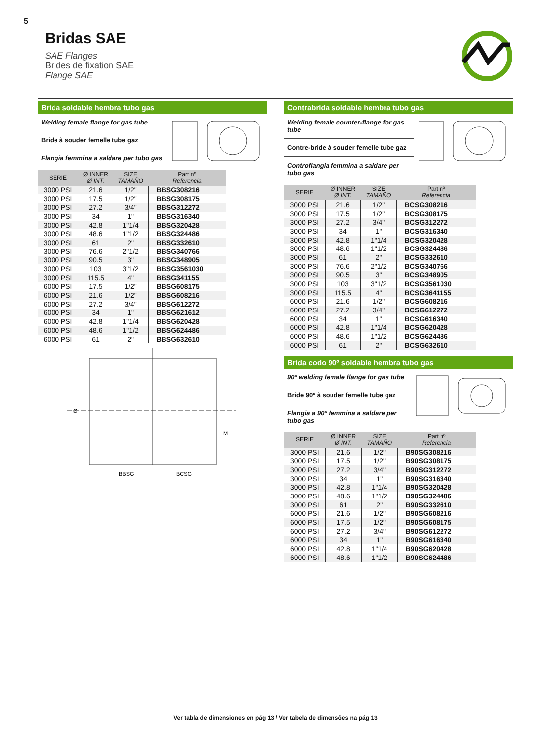5
Bridas SAE
SAE Flanges
Brides de fixation SAE
Flange SAE
Brida soldable hembra tubo gas
Welding female flange for gas tube
Bride à souder femelle tube gaz
Flangia femmina a saldare per tubo gas
| SERIE | Ø INNER Ø INT. | SIZE TAMAÑO | Part nº Referencia |
| --- | --- | --- | --- |
| 3000 PSI | 21.6 | 1/2" | BBSG308216 |
| 3000 PSI | 17.5 | 1/2" | BBSG308175 |
| 3000 PSI | 27.2 | 3/4" | BBSG312272 |
| 3000 PSI | 34 | 1" | BBSG316340 |
| 3000 PSI | 42.8 | 1"1/4 | BBSG320428 |
| 3000 PSI | 48.6 | 1"1/2 | BBSG324486 |
| 3000 PSI | 61 | 2" | BBSG332610 |
| 3000 PSI | 76.6 | 2"1/2 | BBSG340766 |
| 3000 PSI | 90.5 | 3" | BBSG348905 |
| 3000 PSI | 103 | 3"1/2 | BBSG3561030 |
| 3000 PSI | 115.5 | 4" | BBSG341155 |
| 6000 PSI | 17.5 | 1/2" | BBSG608175 |
| 6000 PSI | 21.6 | 1/2" | BBSG608216 |
| 6000 PSI | 27.2 | 3/4" | BBSG612272 |
| 6000 PSI | 34 | 1" | BBSG621612 |
| 6000 PSI | 42.8 | 1"1/4 | BBSG620428 |
| 6000 PSI | 48.6 | 1"1/2 | BBSG624486 |
| 6000 PSI | 61 | 2" | BBSG632610 |
Ø
M
BBSG
BCSG
Contrabrida soldable hembra tubo gas
Welding female counter-flange for gas tube
Contre-bride à souder femelle tube gaz
Controflangia femmina a saldare per tubo gas
| SERIE | Ø INNER Ø INT. | SIZE TAMAÑO | Part nº Referencia |
| --- | --- | --- | --- |
| 3000 PSI | 21.6 | 1/2" | BCSG308216 |
| 3000 PSI | 17.5 | 1/2" | BCSG308175 |
| 3000 PSI | 27.2 | 3/4" | BCSG312272 |
| 3000 PSI | 34 | 1" | BCSG316340 |
| 3000 PSI | 42.8 | 1"1/4 | BCSG320428 |
| 3000 PSI | 48.6 | 1"1/2 | BCSG324486 |
| 3000 PSI | 61 | 2" | BCSG332610 |
| 3000 PSI | 76.6 | 2"1/2 | BCSG340766 |
| 3000 PSI | 90.5 | 3" | BCSG348905 |
| 3000 PSI | 103 | 3"1/2 | BCSG3561030 |
| 3000 PSI | 115.5 | 4" | BCSG3641155 |
| 6000 PSI | 21.6 | 1/2" | BCSG608216 |
| 6000 PSI | 27.2 | 3/4" | BCSG612272 |
| 6000 PSI | 34 | 1" | BCSG616340 |
| 6000 PSI | 42.8 | 1"1/4 | BCSG620428 |
| 6000 PSI | 48.6 | 1"1/2 | BCSG624486 |
| 6000 PSI | 61 | 2" | BCSG632610 |
Brida codo 90º soldable hembra tubo gas
90º welding female flange for gas tube
Bride 90º à souder femelle tube gaz
Flangia a 90° femmina a saldare per tubo gas
| SERIE | Ø INNER Ø INT. | SIZE TAMAÑO | Part nº Referencia |
| --- | --- | --- | --- |
| 3000 PSI | 21.6 | 1/2" | B90SG308216 |
| 3000 PSI | 17.5 | 1/2" | B90SG308175 |
| 3000 PSI | 27.2 | 3/4" | B90SG312272 |
| 3000 PSI | 34 | 1" | B90SG316340 |
| 3000 PSI | 42.8 | 1"1/4 | B90SG320428 |
| 3000 PSI | 48.6 | 1"1/2 | B90SG324486 |
| 3000 PSI | 61 | 2" | B90SG332610 |
| 6000 PSI | 21.6 | 1/2" | B90SG608216 |
| 6000 PSI | 17.5 | 1/2" | B90SG608175 |
| 6000 PSI | 27.2 | 3/4" | B90SG612272 |
| 6000 PSI | 34 | 1" | B90SG616340 |
| 6000 PSI | 42.8 | 1"1/4 | B90SG620428 |
| 6000 PSI | 48.6 | 1"1/2 | B90SG624486 |
Ver tabla de dimensiones en pág 13 / Ver tabela de dimensões na pág 13